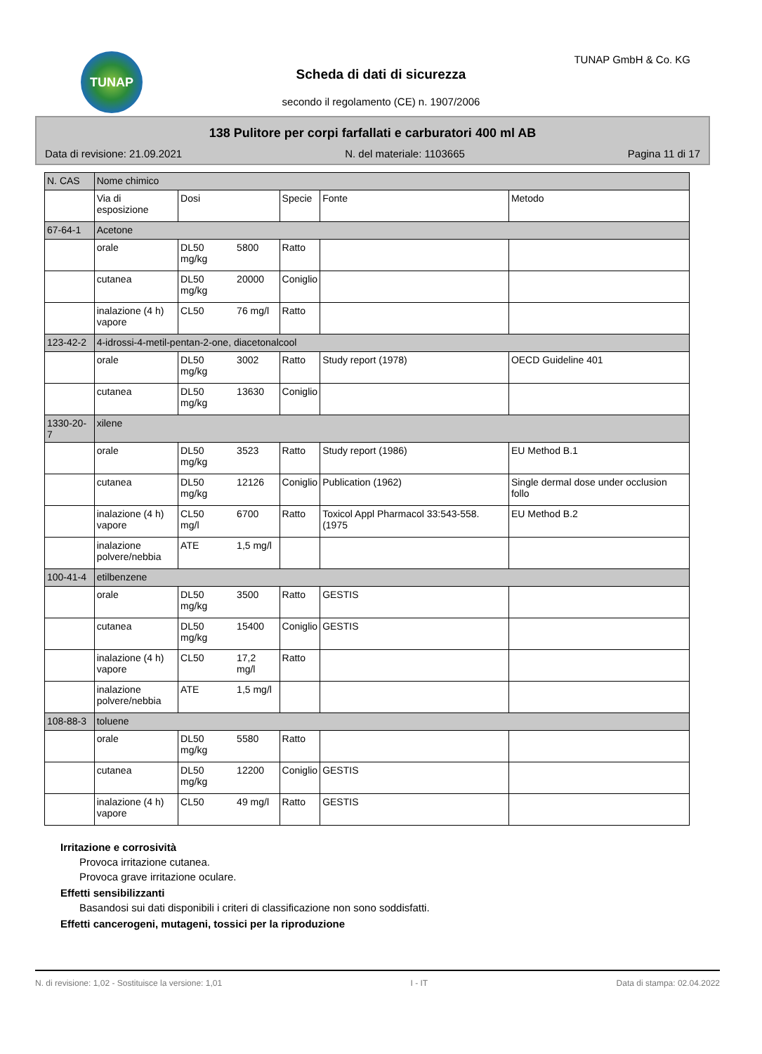TUNAP TUNAP GmbH & Co. KG
Scheda di dati di sicurezza
secondo il regolamento (CE) n. 1907/2006
138 Pulitore per corpi farfallati e carburatori 400 ml AB
Data di revisione: 21.09.2021 N. del materiale: 1103665 Pagina 11 di 17
| N. CAS | Nome chimico | | | | |
| --- | --- | --- | --- | --- | --- |
| | Via di esposizione | Dosi | Specie | Fonte | Metodo |
| 67-64-1 | Acetone | | | | |
| | orale | DL50 5800 mg/kg | Ratto | | |
| | cutanea | DL50 20000 mg/kg | Coniglio | | |
| | inalazione (4 h) vapore | CL50 76 mg/l | Ratto | | |
| 123-42-2 | 4-idrossi-4-metil-pentan-2-one, diacetonalcool | | | | |
| | orale | DL50 3002 mg/kg | Ratto | Study report (1978) | OECD Guideline 401 |
| | cutanea | DL50 13630 mg/kg | Coniglio | | |
| 1330-20-7 | xilene | | | | |
| | orale | DL50 3523 mg/kg | Ratto | Study report (1986) | EU Method B.1 |
| | cutanea | DL50 12126 mg/kg | Coniglio | Publication (1962) | Single dermal dose under occlusion follo |
| | inalazione (4 h) vapore | CL50 6700 mg/l | Ratto | Toxicol Appl Pharmacol 33:543-558. (1975 | EU Method B.2 |
| | inalazione polvere/nebbia | ATE 1,5 mg/l | | | |
| 100-41-4 | etilbenzene | | | | |
| | orale | DL50 3500 mg/kg | Ratto | GESTIS | |
| | cutanea | DL50 15400 mg/kg | Coniglio | GESTIS | |
| | inalazione (4 h) vapore | CL50 17,2 mg/l | Ratto | | |
| | inalazione polvere/nebbia | ATE 1,5 mg/l | | | |
| 108-88-3 | toluene | | | | |
| | orale | DL50 5580 mg/kg | Ratto | | |
| | cutanea | DL50 12200 mg/kg | Coniglio | GESTIS | |
| | inalazione (4 h) vapore | CL50 49 mg/l | Ratto | GESTIS | |
Irritazione e corrosività
Provoca irritazione cutanea.
Provoca grave irritazione oculare.
Effetti sensibilizzanti
Basandosi sui dati disponibili i criteri di classificazione non sono soddisfatti.
Effetti cancerogeni, mutageni, tossici per la riproduzione
N. di revisione: 1,02 - Sostituisce la versione: 1,01 I - IT Data di stampa: 02.04.2022